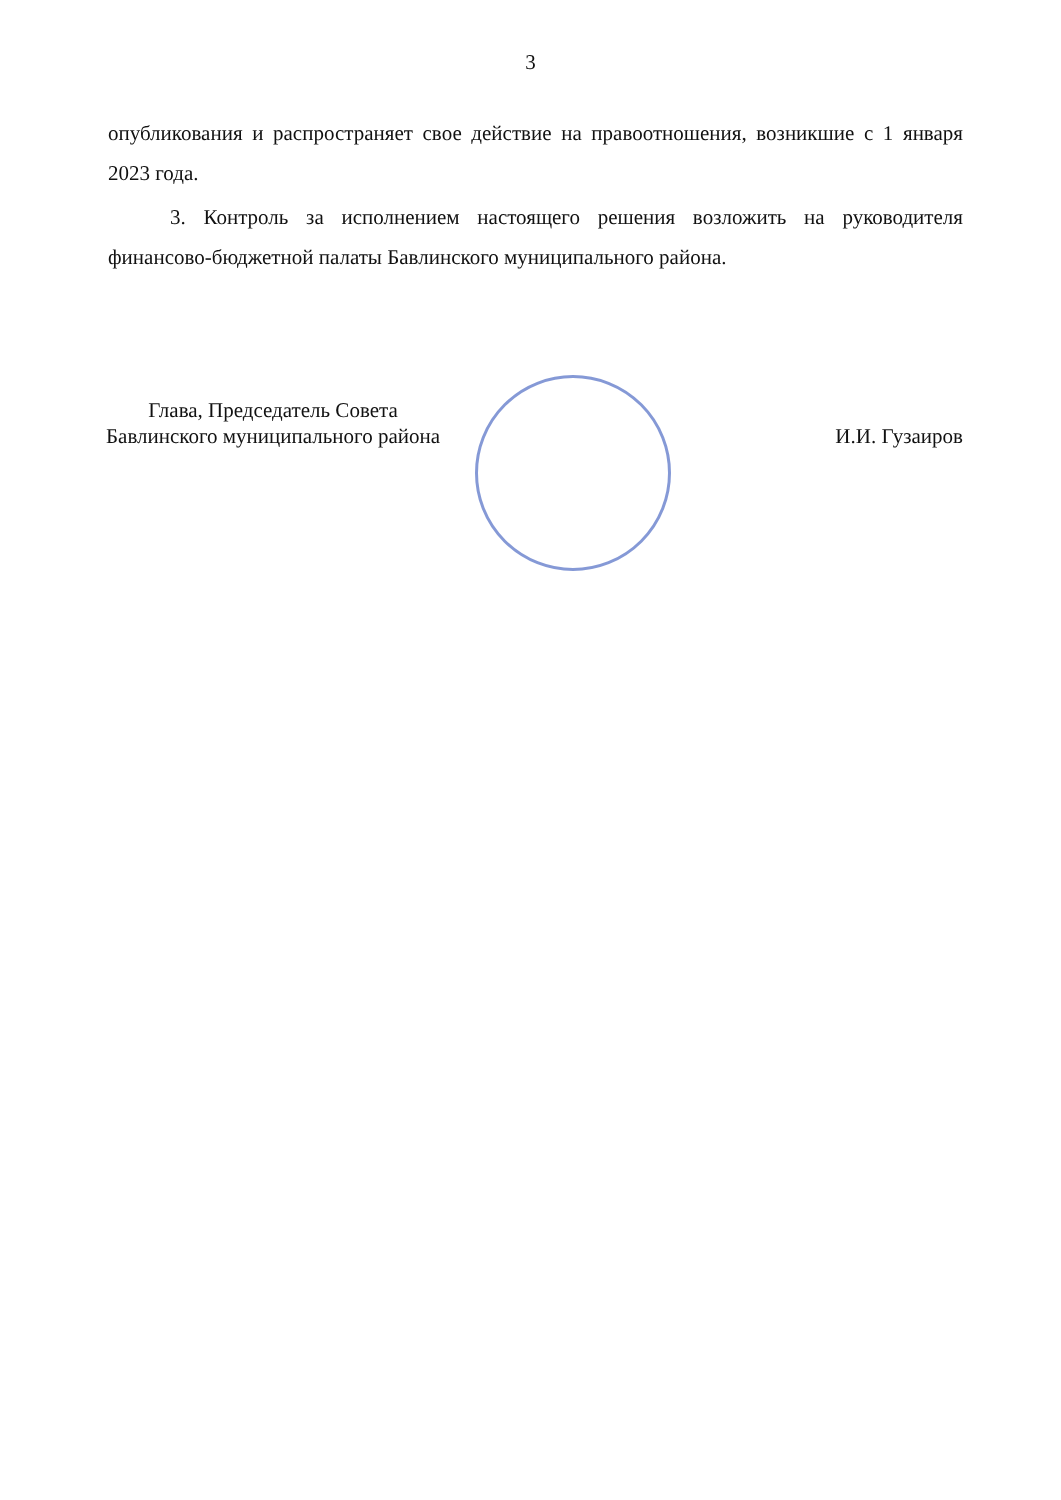3
опубликования и распространяет свое действие на правоотношения, возникшие с 1 января 2023 года.
3. Контроль за исполнением настоящего решения возложить на руководителя финансово-бюджетной палаты Бавлинского муниципального района.
Глава, Председатель Совета
Бавлинского муниципального района
И.И. Гузаиров